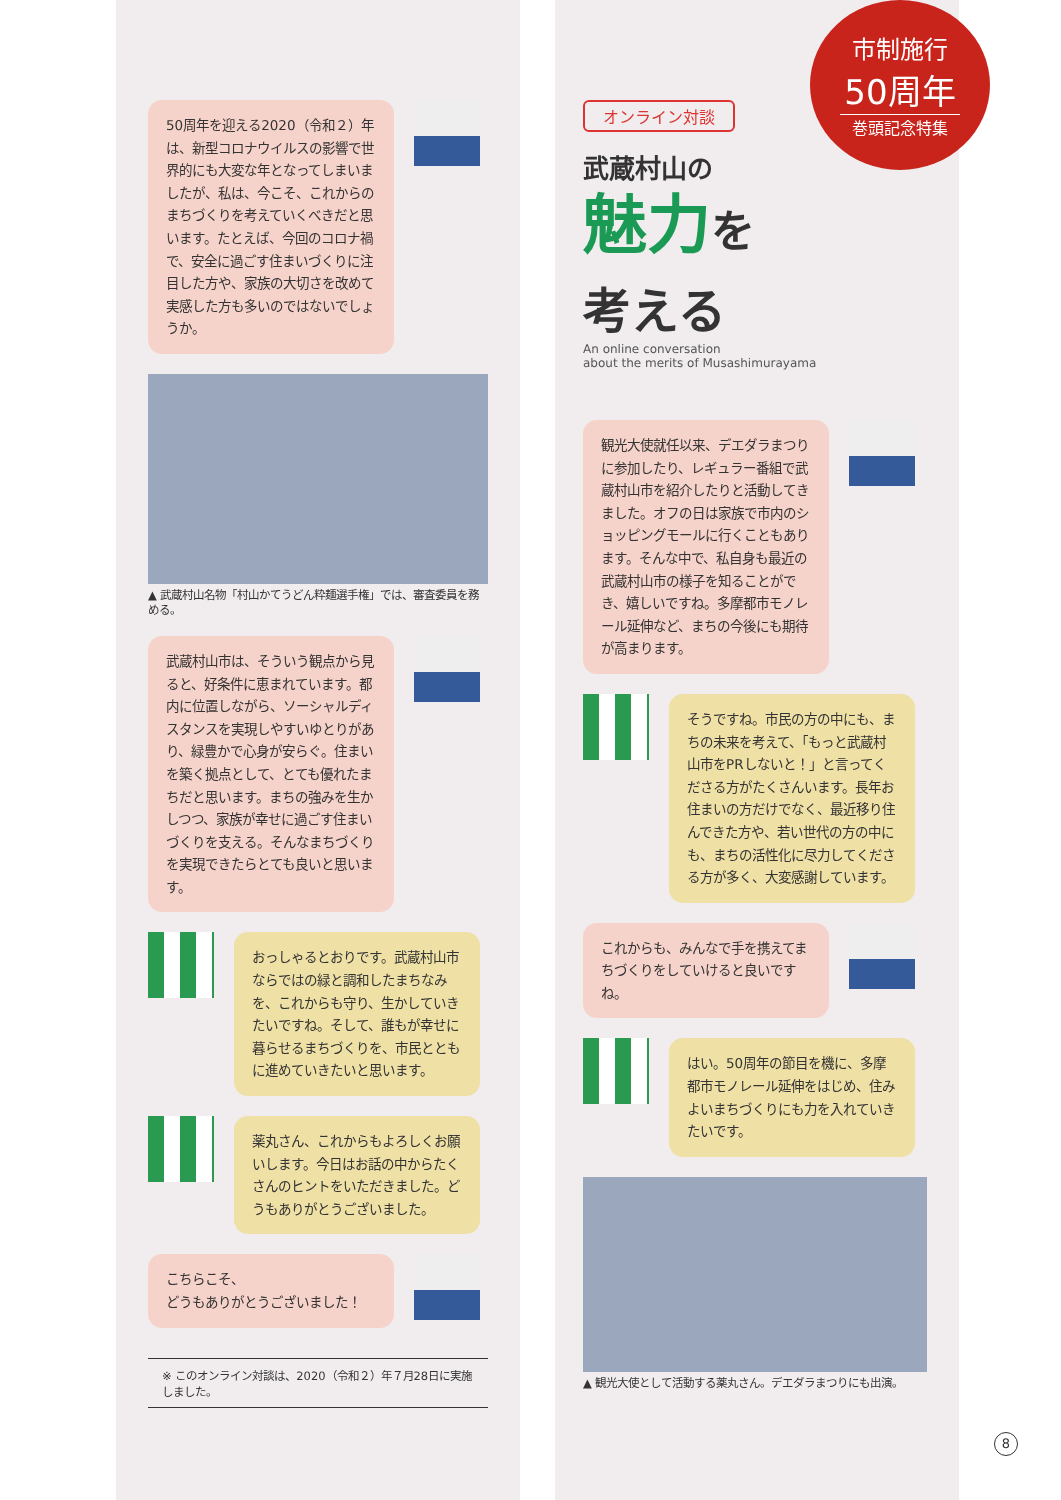50周年を迎える2020（令和２）年は、新型コロナウイルスの影響で世界的にも大変な年となってしまいましたが、私は、今こそ、これからのまちづくりを考えていくべきだと思います。たとえば、今回のコロナ禍で、安全に過ごす住まいづくりに注目した方や、家族の大切さを改めて実感した方も多いのではないでしょうか。
▲ 武蔵村山名物「村山かてうどん粋麺選手権」では、審査委員を務める。
武蔵村山市は、そういう観点から見ると、好条件に恵まれています。都内に位置しながら、ソーシャルディスタンスを実現しやすいゆとりがあり、緑豊かで心身が安らぐ。住まいを築く拠点として、とても優れたまちだと思います。まちの強みを生かしつつ、家族が幸せに過ごす住まいづくりを支える。そんなまちづくりを実現できたらとても良いと思います。
おっしゃるとおりです。武蔵村山市ならではの緑と調和したまちなみを、これからも守り、生かしていきたいですね。そして、誰もが幸せに暮らせるまちづくりを、市民とともに進めていきたいと思います。
薬丸さん、これからもよろしくお願いします。今日はお話の中からたくさんのヒントをいただきました。どうもありがとうございました。
こちらこそ、
どうもありがとうございました！
※ このオンライン対談は、2020（令和２）年７月28日に実施しました。
オンライン対談
武蔵村山の
魅力を
考える
An online conversation
about the merits of Musashimurayama
観光大使就任以来、デエダラまつりに参加したり、レギュラー番組で武蔵村山市を紹介したりと活動してきました。オフの日は家族で市内のショッピングモールに行くこともあります。そんな中で、私自身も最近の武蔵村山市の様子を知ることができ、嬉しいですね。多摩都市モノレール延伸など、まちの今後にも期待が高まります。
そうですね。市民の方の中にも、まちの未来を考えて、「もっと武蔵村山市をPRしないと！」と言ってくださる方がたくさんいます。長年お住まいの方だけでなく、最近移り住んできた方や、若い世代の方の中にも、まちの活性化に尽力してくださる方が多く、大変感謝しています。
これからも、みんなで手を携えてまちづくりをしていけると良いですね。
はい。50周年の節目を機に、多摩都市モノレール延伸をはじめ、住みよいまちづくりにも力を入れていきたいです。
▲ 観光大使として活動する薬丸さん。デエダラまつりにも出演。
市制施行
50周年
巻頭記念特集
8